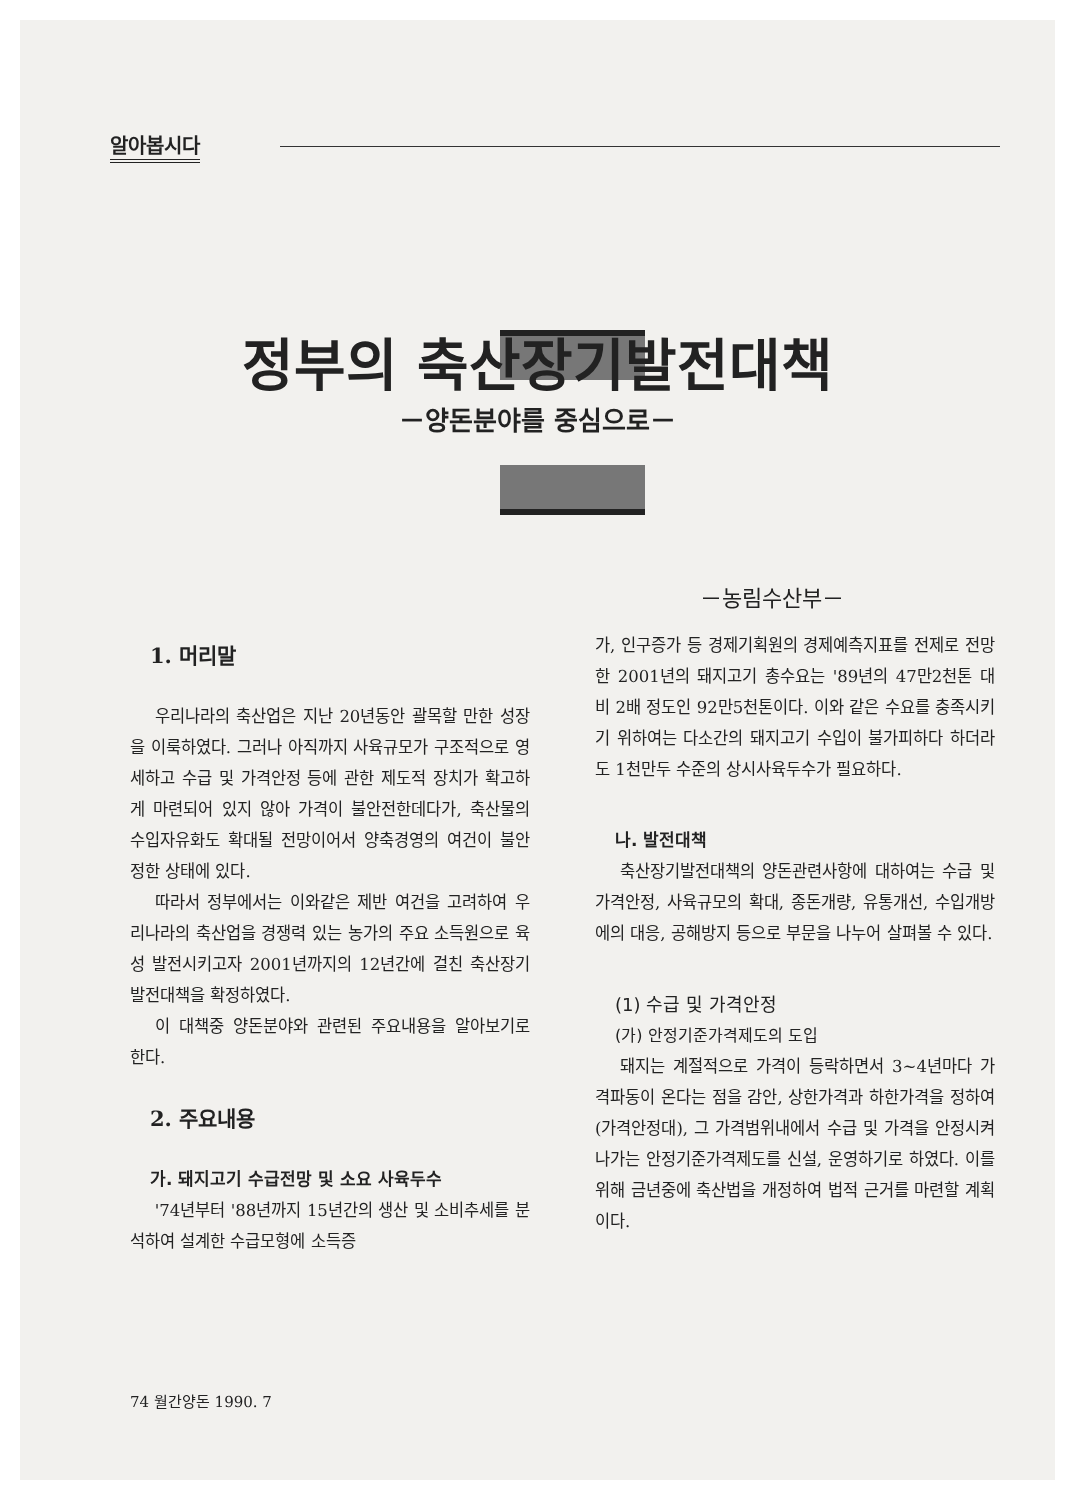알아봅시다
정부의 축산장기발전대책
－양돈분야를 중심으로－
－농림수산부－
1. 머리말
우리나라의 축산업은 지난 20년동안 괄목할 만한 성장을 이룩하였다. 그러나 아직까지 사육규모가 구조적으로 영세하고 수급 및 가격안정 등에 관한 제도적 장치가 확고하게 마련되어 있지 않아 가격이 불안전한데다가, 축산물의 수입자유화도 확대될 전망이어서 양축경영의 여건이 불안정한 상태에 있다.
따라서 정부에서는 이와같은 제반 여건을 고려하여 우리나라의 축산업을 경쟁력 있는 농가의 주요 소득원으로 육성 발전시키고자 2001년까지의 12년간에 걸친 축산장기발전대책을 확정하였다.
이 대책중 양돈분야와 관련된 주요내용을 알아보기로 한다.
2. 주요내용
가. 돼지고기 수급전망 및 소요 사육두수
'74년부터 '88년까지 15년간의 생산 및 소비추세를 분석하여 설계한 수급모형에 소득증
가, 인구증가 등 경제기획원의 경제예측지표를 전제로 전망한 2001년의 돼지고기 총수요는 '89년의 47만2천톤 대비 2배 정도인 92만5천톤이다. 이와 같은 수요를 충족시키기 위하여는 다소간의 돼지고기 수입이 불가피하다 하더라도 1천만두 수준의 상시사육두수가 필요하다.
나. 발전대책
축산장기발전대책의 양돈관련사항에 대하여는 수급 및 가격안정, 사육규모의 확대, 종돈개량, 유통개선, 수입개방에의 대응, 공해방지 등으로 부문을 나누어 살펴볼 수 있다.
(1) 수급 및 가격안정
(가) 안정기준가격제도의 도입
돼지는 계절적으로 가격이 등락하면서 3~4년마다 가격파동이 온다는 점을 감안, 상한가격과 하한가격을 정하여(가격안정대), 그 가격범위내에서 수급 및 가격을 안정시켜 나가는 안정기준가격제도를 신설, 운영하기로 하였다. 이를 위해 금년중에 축산법을 개정하여 법적 근거를 마련할 계획이다.
74 월간양돈 1990. 7